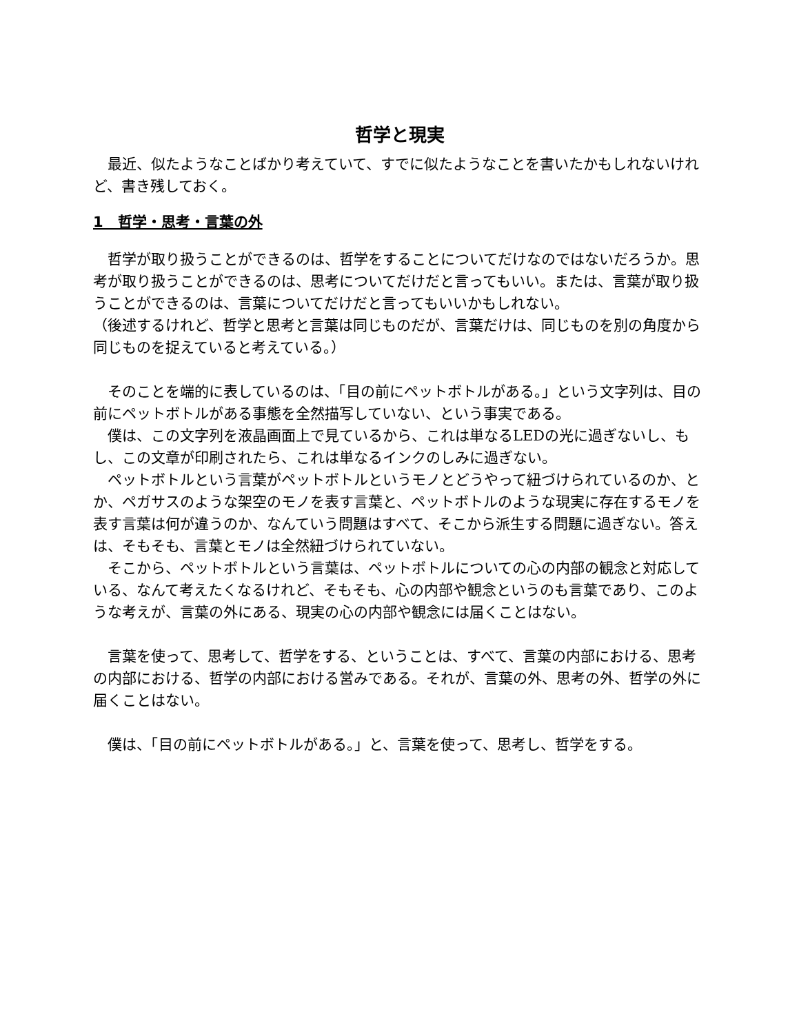哲学と現実
　最近、似たようなことばかり考えていて、すでに似たようなことを書いたかもしれないけれど、書き残しておく。
1　哲学・思考・言葉の外
　哲学が取り扱うことができるのは、哲学をすることについてだけなのではないだろうか。思考が取り扱うことができるのは、思考についてだけだと言ってもいい。または、言葉が取り扱うことができるのは、言葉についてだけだと言ってもいいかもしれない。
（後述するけれど、哲学と思考と言葉は同じものだが、言葉だけは、同じものを別の角度から同じものを捉えていると考えている。）
　そのことを端的に表しているのは、「目の前にペットボトルがある。」という文字列は、目の前にペットボトルがある事態を全然描写していない、という事実である。
　僕は、この文字列を液晶画面上で見ているから、これは単なるLEDの光に過ぎないし、もし、この文章が印刷されたら、これは単なるインクのしみに過ぎない。
　ペットボトルという言葉がペットボトルというモノとどうやって紐づけられているのか、とか、ペガサスのような架空のモノを表す言葉と、ペットボトルのような現実に存在するモノを表す言葉は何が違うのか、なんていう問題はすべて、そこから派生する問題に過ぎない。答えは、そもそも、言葉とモノは全然紐づけられていない。
　そこから、ペットボトルという言葉は、ペットボトルについての心の内部の観念と対応している、なんて考えたくなるけれど、そもそも、心の内部や観念というのも言葉であり、このような考えが、言葉の外にある、現実の心の内部や観念には届くことはない。
　言葉を使って、思考して、哲学をする、ということは、すべて、言葉の内部における、思考の内部における、哲学の内部における営みである。それが、言葉の外、思考の外、哲学の外に届くことはない。
　僕は、「目の前にペットボトルがある。」と、言葉を使って、思考し、哲学をする。